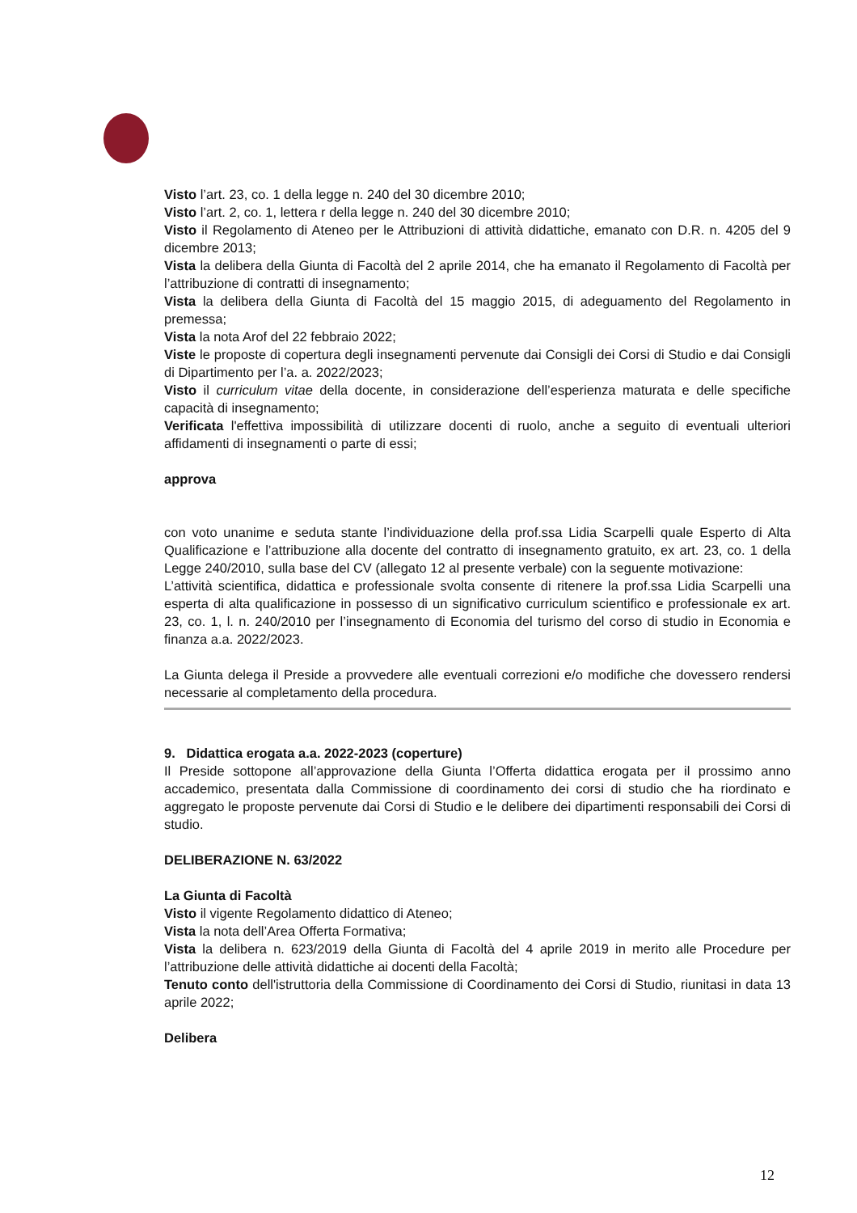Visto l’art. 23, co. 1 della legge n. 240 del 30 dicembre 2010;
Visto l’art. 2, co. 1, lettera r della legge n. 240 del 30 dicembre 2010;
Visto il Regolamento di Ateneo per le Attribuzioni di attività didattiche, emanato con D.R. n. 4205 del 9 dicembre 2013;
Vista la delibera della Giunta di Facoltà del 2 aprile 2014, che ha emanato il Regolamento di Facoltà per l’attribuzione di contratti di insegnamento;
Vista la delibera della Giunta di Facoltà del 15 maggio 2015, di adeguamento del Regolamento in premessa;
Vista la nota Arof del 22 febbraio 2022;
Viste le proposte di copertura degli insegnamenti pervenute dai Consigli dei Corsi di Studio e dai Consigli di Dipartimento per l’a. a. 2022/2023;
Visto il curriculum vitae della docente, in considerazione dell’esperienza maturata e delle specifiche capacità di insegnamento;
Verificata l'effettiva impossibilità di utilizzare docenti di ruolo, anche a seguito di eventuali ulteriori affidamenti di insegnamenti o parte di essi;
approva
con voto unanime e seduta stante l’individuazione della prof.ssa Lidia Scarpelli quale Esperto di Alta Qualificazione e l’attribuzione alla docente del contratto di insegnamento gratuito, ex art. 23, co. 1 della Legge 240/2010, sulla base del CV (allegato 12 al presente verbale) con la seguente motivazione:
L’attività scientifica, didattica e professionale svolta consente di ritenere la prof.ssa Lidia Scarpelli una esperta di alta qualificazione in possesso di un significativo curriculum scientifico e professionale ex art. 23, co. 1, l. n. 240/2010 per l’insegnamento di Economia del turismo del corso di studio in Economia e finanza a.a. 2022/2023.
La Giunta delega il Preside a provvedere alle eventuali correzioni e/o modifiche che dovessero rendersi necessarie al completamento della procedura.
9. Didattica erogata a.a. 2022-2023 (coperture)
Il Preside sottopone all’approvazione della Giunta l’Offerta didattica erogata per il prossimo anno accademico, presentata dalla Commissione di coordinamento dei corsi di studio che ha riordinato e aggregato le proposte pervenute dai Corsi di Studio e le delibere dei dipartimenti responsabili dei Corsi di studio.
DELIBERAZIONE N. 63/2022
La Giunta di Facoltà
Visto il vigente Regolamento didattico di Ateneo;
Vista la nota dell’Area Offerta Formativa;
Vista la delibera n. 623/2019 della Giunta di Facoltà del 4 aprile 2019 in merito alle Procedure per l’attribuzione delle attività didattiche ai docenti della Facoltà;
Tenuto conto dell'istruttoria della Commissione di Coordinamento dei Corsi di Studio, riunitasi in data 13 aprile 2022;
Delibera
12